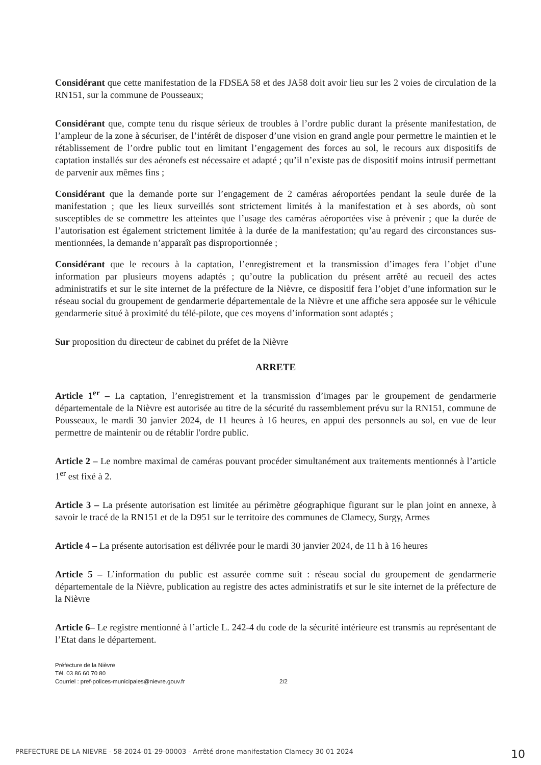Considérant que cette manifestation de la FDSEA 58 et des JA58 doit avoir lieu sur les 2 voies de circulation de la RN151, sur la commune de Pousseaux;
Considérant que, compte tenu du risque sérieux de troubles à l’ordre public durant la présente manifestation, de l’ampleur de la zone à sécuriser, de l’intérêt de disposer d’une vision en grand angle pour permettre le maintien et le rétablissement de l’ordre public tout en limitant l’engagement des forces au sol, le recours aux dispositifs de captation installés sur des aéronefs est nécessaire et adapté ; qu’il n’existe pas de dispositif moins intrusif permettant de parvenir aux mêmes fins ;
Considérant que la demande porte sur l’engagement de 2 caméras aéroportées pendant la seule durée de la manifestation ; que les lieux surveillés sont strictement limités à la manifestation et à ses abords, où sont susceptibles de se commettre les atteintes que l’usage des caméras aéroportées vise à prévenir ; que la durée de l’autorisation est également strictement limitée à la durée de la manifestation; qu’au regard des circonstances sus-mentionnées, la demande n’apparaît pas disproportionnée ;
Considérant que le recours à la captation, l’enregistrement et la transmission d’images fera l’objet d’une information par plusieurs moyens adaptés ; qu’outre la publication du présent arrêté au recueil des actes administratifs et sur le site internet de la préfecture de la Nièvre, ce dispositif fera l’objet d’une information sur le réseau social du groupement de gendarmerie départementale de la Nièvre et une affiche sera apposée sur le véhicule gendarmerie situé à proximité du télé-pilote, que ces moyens d’information sont adaptés ;
Sur proposition du directeur de cabinet du préfet de la Nièvre
ARRETE
Article 1<sup>er</sup> – La captation, l’enregistrement et la transmission d’images par le groupement de gendarmerie départementale de la Nièvre est autorisée au titre de la sécurité du rassemblement prévu sur la RN151, commune de Pousseaux, le mardi 30 janvier 2024, de 11 heures à 16 heures, en appui des personnels au sol, en vue de leur permettre de maintenir ou de rétablir l'ordre public.
Article 2 – Le nombre maximal de caméras pouvant procéder simultanément aux traitements mentionnés à l’article 1<sup>er</sup> est fixé à 2.
Article 3 – La présente autorisation est limitée au périmètre géographique figurant sur le plan joint en annexe, à savoir le tracé de la RN151 et de la D951 sur le territoire des communes de Clamecy, Surgy, Armes
Article 4 – La présente autorisation est délivrée pour le mardi 30 janvier 2024, de 11 h à 16 heures
Article 5 – L’information du public est assurée comme suit : réseau social du groupement de gendarmerie départementale de la Nièvre, publication au registre des actes administratifs et sur le site internet de la préfecture de la Nièvre
Article 6– Le registre mentionné à l’article L. 242-4 du code de la sécurité intérieure est transmis au représentant de l’Etat dans le département.
Préfecture de la Nièvre
Tél. 03 86 60 70 80
Courriel : pref-polices-municipales@nievre.gouv.fr
2/2
PREFECTURE DE LA NIEVRE - 58-2024-01-29-00003 - Arrêté drone manifestation Clamecy 30 01 2024 10